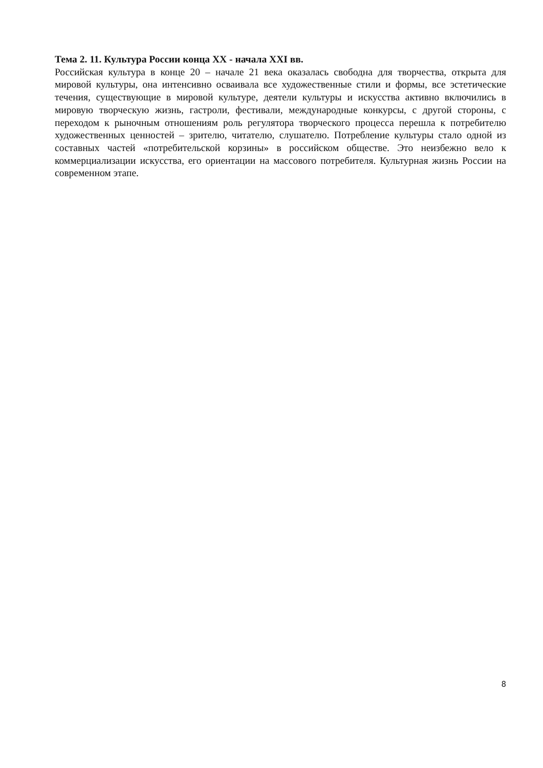Тема 2. 11. Культура России конца XX - начала XXI вв.
Российская культура в конце 20 – начале 21 века оказалась свободна для творчества, открыта для мировой культуры, она интенсивно осваивала все художественные стили и формы, все эстетические течения, существующие в мировой культуре, деятели культуры и искусства активно включились в мировую творческую жизнь, гастроли, фестивали, международные конкурсы, с другой стороны, с переходом к рыночным отношениям роль регулятора творческого процесса перешла к потребителю художественных ценностей – зрителю, читателю, слушателю. Потребление культуры стало одной из составных частей «потребительской корзины» в российском обществе. Это неизбежно вело к коммерциализации искусства, его ориентации на массового потребителя. Культурная жизнь России на современном этапе.
8